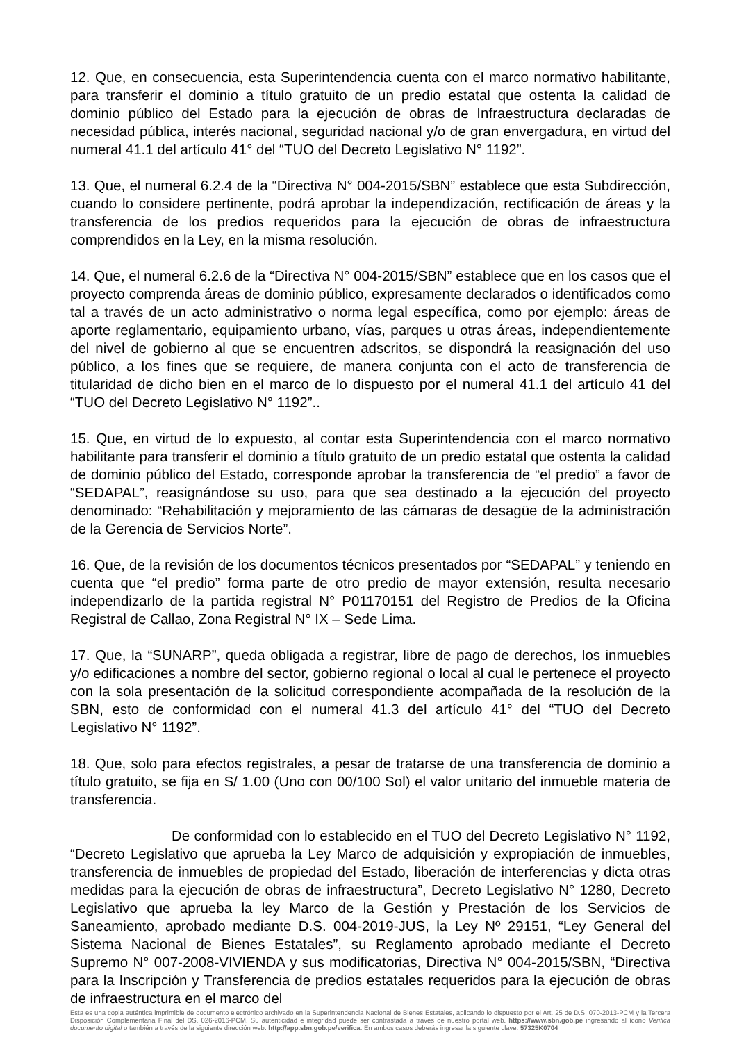12. Que, en consecuencia, esta Superintendencia cuenta con el marco normativo habilitante, para transferir el dominio a título gratuito de un predio estatal que ostenta la calidad de dominio público del Estado para la ejecución de obras de Infraestructura declaradas de necesidad pública, interés nacional, seguridad nacional y/o de gran envergadura, en virtud del numeral 41.1 del artículo 41° del “TUO del Decreto Legislativo N° 1192”.
13. Que, el numeral 6.2.4 de la “Directiva N° 004-2015/SBN” establece que esta Subdirección, cuando lo considere pertinente, podrá aprobar la independización, rectificación de áreas y la transferencia de los predios requeridos para la ejecución de obras de infraestructura comprendidos en la Ley, en la misma resolución.
14. Que, el numeral 6.2.6 de la “Directiva N° 004-2015/SBN” establece que en los casos que el proyecto comprenda áreas de dominio público, expresamente declarados o identificados como tal a través de un acto administrativo o norma legal específica, como por ejemplo: áreas de aporte reglamentario, equipamiento urbano, vías, parques u otras áreas, independientemente del nivel de gobierno al que se encuentren adscritos, se dispondrá la reasignación del uso público, a los fines que se requiere, de manera conjunta con el acto de transferencia de titularidad de dicho bien en el marco de lo dispuesto por el numeral 41.1 del artículo 41 del “TUO del Decreto Legislativo N° 1192”..
15. Que, en virtud de lo expuesto, al contar esta Superintendencia con el marco normativo habilitante para transferir el dominio a título gratuito de un predio estatal que ostenta la calidad de dominio público del Estado, corresponde aprobar la transferencia de “el predio” a favor de “SEDAPAL”, reasignándose su uso, para que sea destinado a la ejecución del proyecto denominado: “Rehabilitación y mejoramiento de las cámaras de desagüe de la administración de la Gerencia de Servicios Norte”.
16. Que, de la revisión de los documentos técnicos presentados por “SEDAPAL” y teniendo en cuenta que “el predio” forma parte de otro predio de mayor extensión, resulta necesario independizarlo de la partida registral N° P01170151 del Registro de Predios de la Oficina Registral de Callao, Zona Registral N° IX – Sede Lima.
17. Que, la “SUNARP”, queda obligada a registrar, libre de pago de derechos, los inmuebles y/o edificaciones a nombre del sector, gobierno regional o local al cual le pertenece el proyecto con la sola presentación de la solicitud correspondiente acompañada de la resolución de la SBN, esto de conformidad con el numeral 41.3 del artículo 41° del “TUO del Decreto Legislativo N° 1192”.
18. Que, solo para efectos registrales, a pesar de tratarse de una transferencia de dominio a título gratuito, se fija en S/ 1.00 (Uno con 00/100 Sol) el valor unitario del inmueble materia de transferencia.
De conformidad con lo establecido en el TUO del Decreto Legislativo N° 1192, “Decreto Legislativo que aprueba la Ley Marco de adquisición y expropiación de inmuebles, transferencia de inmuebles de propiedad del Estado, liberación de interferencias y dicta otras medidas para la ejecución de obras de infraestructura”, Decreto Legislativo N° 1280, Decreto Legislativo que aprueba la ley Marco de la Gestión y Prestación de los Servicios de Saneamiento, aprobado mediante D.S. 004-2019-JUS, la Ley Nº 29151, “Ley General del Sistema Nacional de Bienes Estatales”, su Reglamento aprobado mediante el Decreto Supremo N° 007-2008-VIVIENDA y sus modificatorias, Directiva N° 004-2015/SBN, “Directiva para la Inscripción y Transferencia de predios estatales requeridos para la ejecución de obras de infraestructura en el marco del
Esta es una copia auténtica imprimible de documento electrónico archivado en la Superintendencia Nacional de Bienes Estatales, aplicando lo dispuesto por el Art. 25 de D.S. 070-2013-PCM y la Tercera Disposición Complementaria Final del DS. 026-2016-PCM. Su autenticidad e integridad puede ser contrastada a través de nuestro portal web. https://www.sbn.gob.pe ingresando al ícono Verifica documento digital o también a través de la siguiente dirección web: http://app.sbn.gob.pe/verifica. En ambos casos deberás ingresar la siguiente clave: 57325K0704